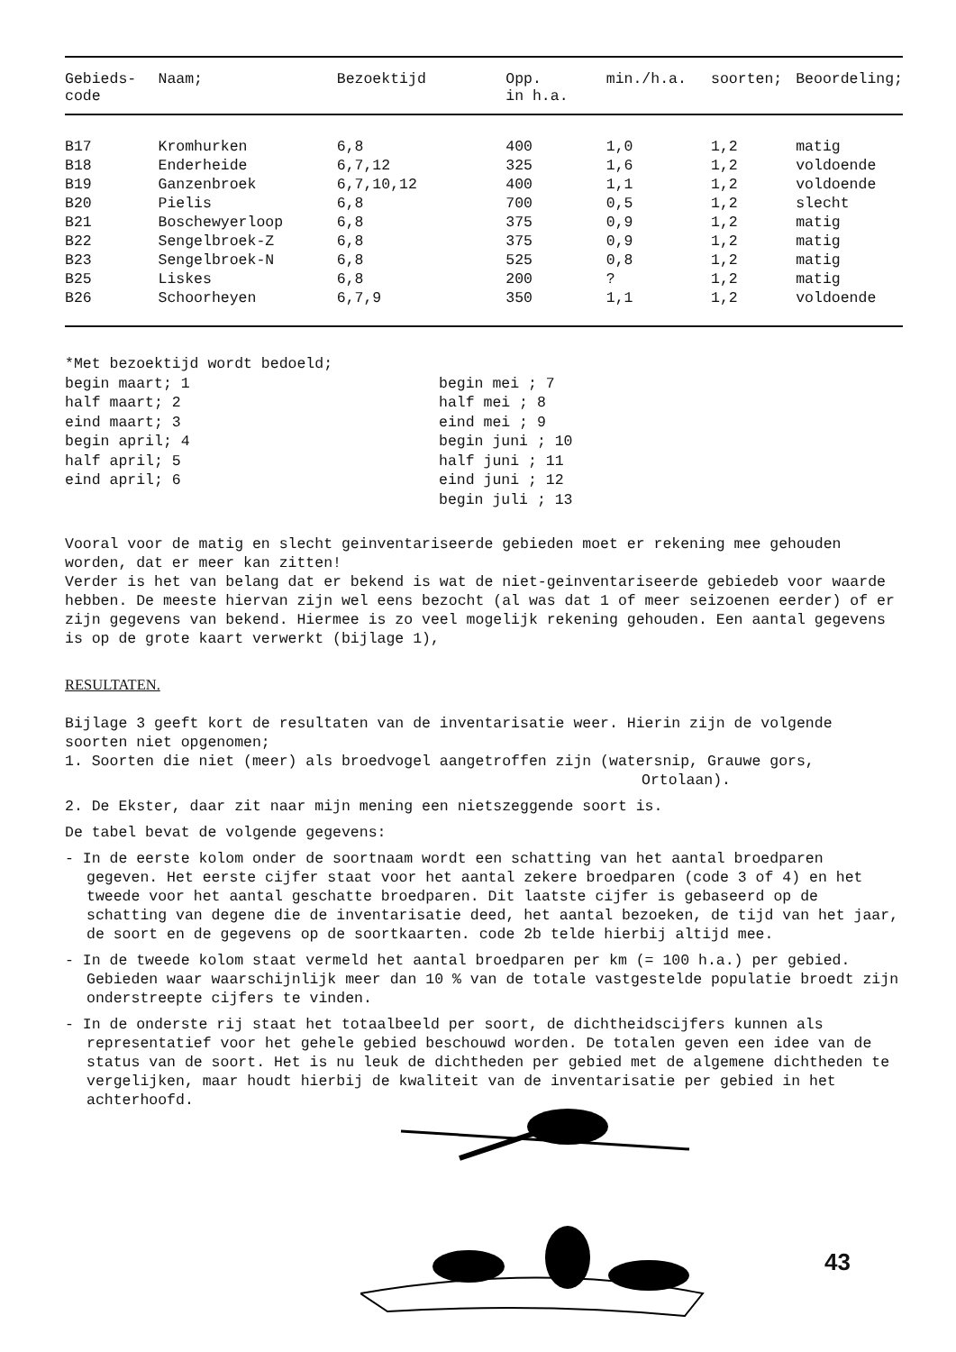| Gebieds- code | Naam; | Bezoektijd | Opp. in h.a. | min./h.a. | soorten; | Beoordeling; |
| --- | --- | --- | --- | --- | --- | --- |
| B17 | Kromhurken | 6,8 | 400 | 1,0 | 1,2 | matig |
| B18 | Enderheide | 6,7,12 | 325 | 1,6 | 1,2 | voldoende |
| B19 | Ganzenbroek | 6,7,10,12 | 400 | 1,1 | 1,2 | voldoende |
| B20 | Pielis | 6,8 | 700 | 0,5 | 1,2 | slecht |
| B21 | Boschewyerloop | 6,8 | 375 | 0,9 | 1,2 | matig |
| B22 | Sengelbroek-Z | 6,8 | 375 | 0,9 | 1,2 | matig |
| B23 | Sengelbroek-N | 6,8 | 525 | 0,8 | 1,2 | matig |
| B25 | Liskes | 6,8 | 200 | ? | 1,2 | matig |
| B26 | Schoorheyen | 6,7,9 | 350 | 1,1 | 1,2 | voldoende |
*Met bezoektijd wordt bedoeld;
begin maart; 1
half maart; 2
eind maart; 3
begin april; 4
half april; 5
eind april; 6
begin mei ; 7
half mei ; 8
eind mei ; 9
begin juni ; 10
half juni ; 11
eind juni ; 12
begin juli ; 13
Vooral voor de matig en slecht geinventariseerde gebieden moet er rekening mee gehouden worden, dat er meer kan zitten!
Verder is het van belang dat er bekend is wat de niet-geinventariseerde gebiedeb voor waarde hebben. De meeste hiervan zijn wel eens bezocht (al was dat 1 of meer seizoenen eerder) of er zijn gegevens van bekend. Hiermee is zo veel mogelijk rekening gehouden. Een aantal gegevens is op de grote kaart verwerkt (bijlage 1),
RESULTATEN.
Bijlage 3 geeft kort de resultaten van de inventarisatie weer. Hierin zijn de volgende soorten niet opgenomen;
1. Soorten die niet (meer) als broedvogel aangetroffen zijn (watersnip, Grauwe gors, Ortolaan).
2. De Ekster, daar zit naar mijn mening een nietszeggende soort is.
De tabel bevat de volgende gegevens:
- In de eerste kolom onder de soortnaam wordt een schatting van het aantal broedparen gegeven. Het eerste cijfer staat voor het aantal zekere broedparen (code 3 of 4) en het tweede voor het aantal geschatte broedparen. Dit laatste cijfer is gebaseerd op de schatting van degene die de inventarisatie deed, het aantal bezoeken, de tijd van het jaar, de soort en de gegevens op de soortkaarten. code 2b telde hierbij altijd mee.
- In de tweede kolom staat vermeld het aantal broedparen per km (= 100 h.a.) per gebied. Gebieden waar waarschijnlijk meer dan 10 % van de totale vastgestelde populatie broedt zijn onderstreepte cijfers te vinden.
- In de onderste rij staat het totaalbeeld per soort, de dichtheidscijfers kunnen als representatief voor het gehele gebied beschouwd worden. De totalen geven een idee van de status van de soort. Het is nu leuk de dichtheden per gebied met de algemene dichtheden te vergelijken, maar houdt hierbij de kwaliteit van de inventarisatie per gebied in het achterhoofd.
43